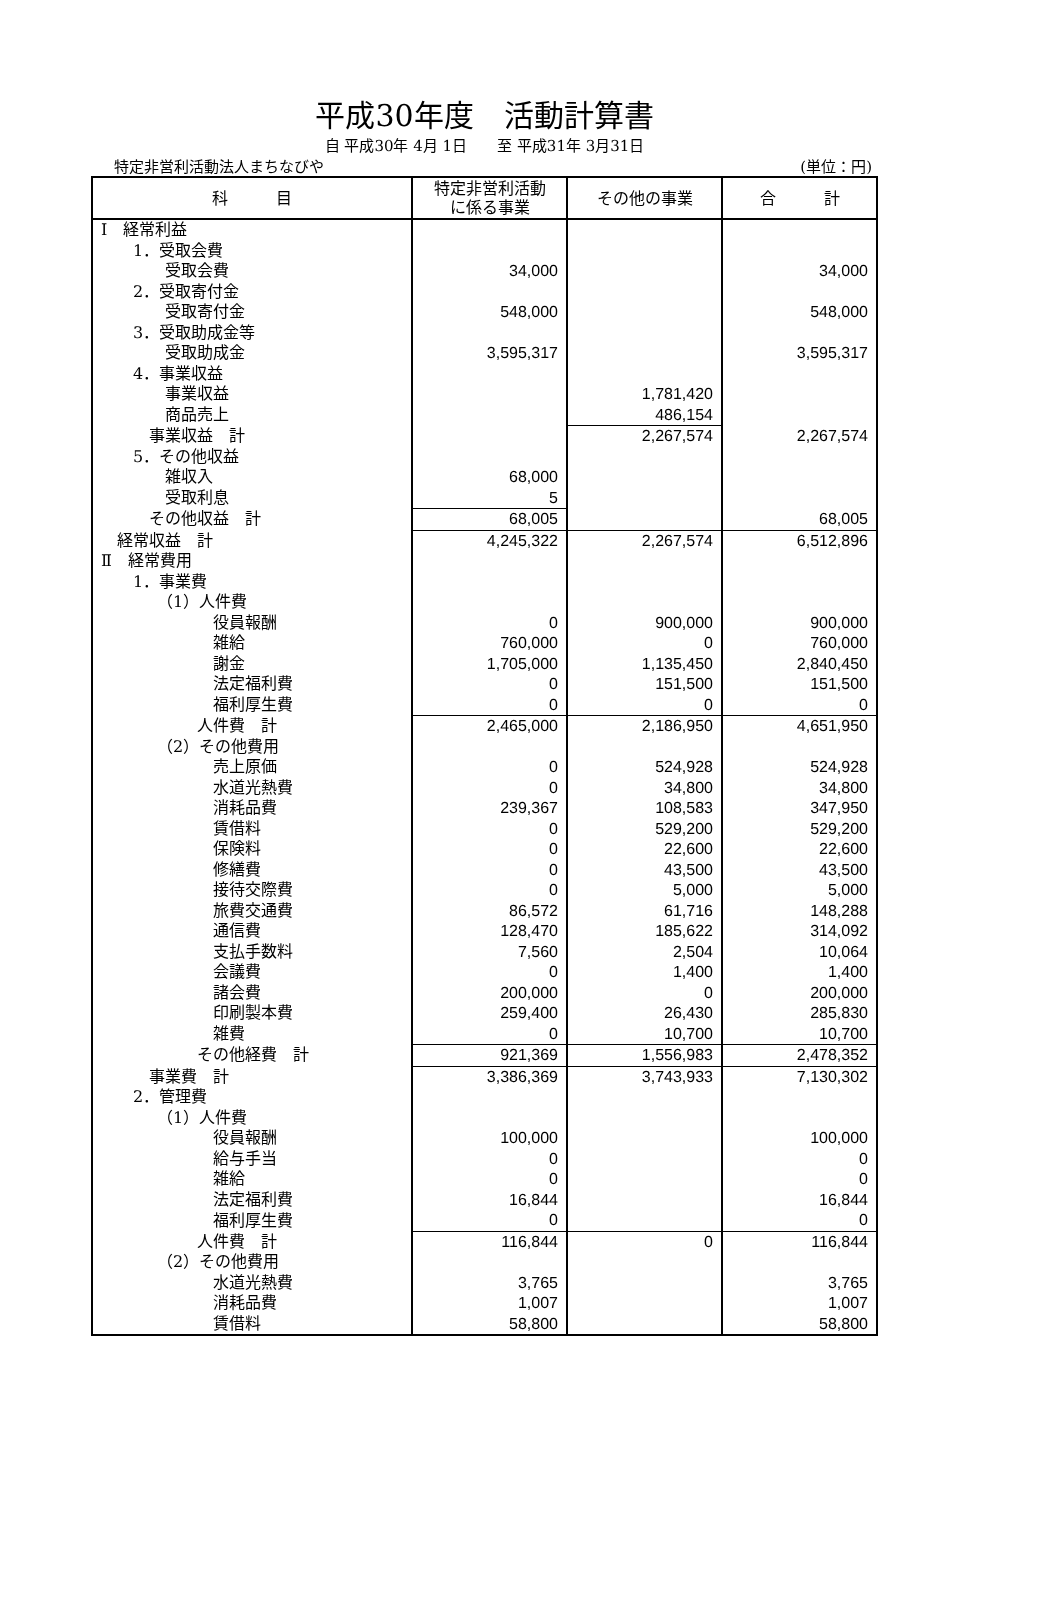平成30年度　活動計算書
自 平成30年 4月 1日　　至 平成31年 3月31日
特定非営利活動法人まちなびや (単位：円)
| 科 目 | 特定非営利活動 に係る事業 | その他の事業 | 合 計 |
| --- | --- | --- | --- |
| Ⅰ 経常利益 | | | |
| 1．受取会費 | | | |
| 受取会費 | 34,000 | | 34,000 |
| 2．受取寄付金 | | | |
| 受取寄付金 | 548,000 | | 548,000 |
| 3．受取助成金等 | | | |
| 受取助成金 | 3,595,317 | | 3,595,317 |
| 4．事業収益 | | | |
| 事業収益 | | 1,781,420 | |
| 商品売上 | | 486,154 | |
| 事業収益 計 | | 2,267,574 | 2,267,574 |
| 5．その他収益 | | | |
| 雑収入 | 68,000 | | |
| 受取利息 | 5 | | |
| その他収益 計 | 68,005 | | 68,005 |
| 経常収益 計 | 4,245,322 | 2,267,574 | 6,512,896 |
| Ⅱ 経常費用 | | | |
| 1．事業費 | | | |
| （1）人件費 | | | |
| 役員報酬 | 0 | 900,000 | 900,000 |
| 雑給 | 760,000 | 0 | 760,000 |
| 謝金 | 1,705,000 | 1,135,450 | 2,840,450 |
| 法定福利費 | 0 | 151,500 | 151,500 |
| 福利厚生費 | 0 | 0 | 0 |
| 人件費 計 | 2,465,000 | 2,186,950 | 4,651,950 |
| （2）その他費用 | | | |
| 売上原価 | 0 | 524,928 | 524,928 |
| 水道光熱費 | 0 | 34,800 | 34,800 |
| 消耗品費 | 239,367 | 108,583 | 347,950 |
| 賃借料 | 0 | 529,200 | 529,200 |
| 保険料 | 0 | 22,600 | 22,600 |
| 修繕費 | 0 | 43,500 | 43,500 |
| 接待交際費 | 0 | 5,000 | 5,000 |
| 旅費交通費 | 86,572 | 61,716 | 148,288 |
| 通信費 | 128,470 | 185,622 | 314,092 |
| 支払手数料 | 7,560 | 2,504 | 10,064 |
| 会議費 | 0 | 1,400 | 1,400 |
| 諸会費 | 200,000 | 0 | 200,000 |
| 印刷製本費 | 259,400 | 26,430 | 285,830 |
| 雑費 | 0 | 10,700 | 10,700 |
| その他経費 計 | 921,369 | 1,556,983 | 2,478,352 |
| 事業費 計 | 3,386,369 | 3,743,933 | 7,130,302 |
| 2．管理費 | | | |
| （1）人件費 | | | |
| 役員報酬 | 100,000 | | 100,000 |
| 給与手当 | 0 | | 0 |
| 雑給 | 0 | | 0 |
| 法定福利費 | 16,844 | | 16,844 |
| 福利厚生費 | 0 | | 0 |
| 人件費 計 | 116,844 | 0 | 116,844 |
| （2）その他費用 | | | |
| 水道光熱費 | 3,765 | | 3,765 |
| 消耗品費 | 1,007 | | 1,007 |
| 賃借料 | 58,800 | | 58,800 |